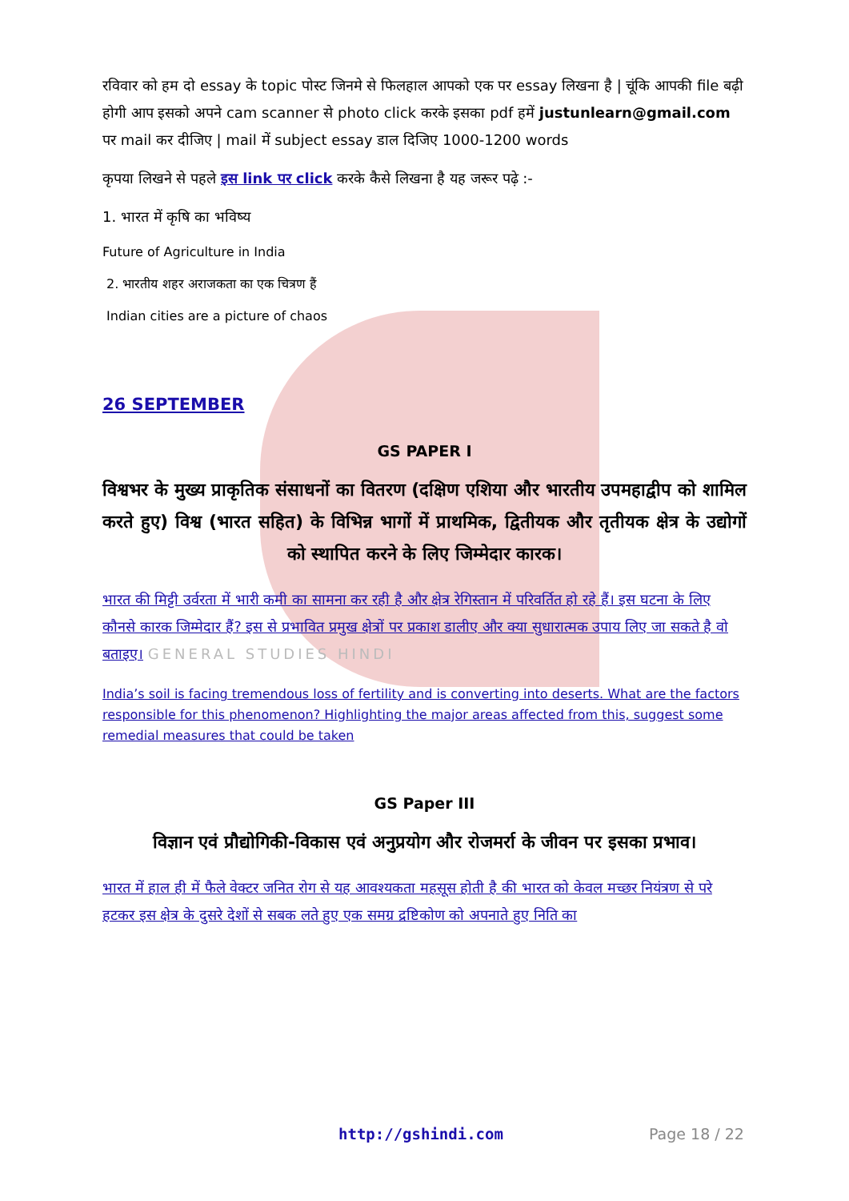रविवार को हम दो essay के topic पोस्ट जिनमे से फिलहाल आपको एक पर essay लिखना है | चूंकि आपकी file बढ़ी होगी आप इसको अपने cam scanner से photo click करके इसका pdf हमें justunlearn@gmail.com पर mail कर दीजिए | mail में subject essay डाल दिजिए 1000-1200 words
कृपया लिखने से पहले इस link पर click करके कैसे लिखना है यह जरूर पढ़े :-
1. भारत में कृषि का भविष्य
Future of Agriculture in India
2. भारतीय शहर अराजकता का एक चित्रण हैं
Indian cities are a picture of chaos
26 SEPTEMBER
GS PAPER I
विश्वभर के मुख्य प्राकृतिक संसाधनों का वितरण (दक्षिण एशिया और भारतीय उपमहाद्वीप को शामिल करते हुए) विश्व (भारत सहित) के विभिन्न भागों में प्राथमिक, द्वितीयक और तृतीयक क्षेत्र के उद्योगों को स्थापित करने के लिए जिम्मेदार कारक।
भारत की मिट्टी उर्वरता में भारी कमी का सामना कर रही है और क्षेत्र रेगिस्तान में परिवर्तित हो रहे हैं। इस घटना के लिए कौनसे कारक जिम्मेदार हैं? इस से प्रभावित प्रमुख क्षेत्रों पर प्रकाश डालीए और क्या सुधारात्मक उपाय लिए जा सकते है वो बताइए। GENERAL STUDIES HINDI
India’s soil is facing tremendous loss of fertility and is converting into deserts. What are the factors responsible for this phenomenon? Highlighting the major areas affected from this, suggest some remedial measures that could be taken
GS Paper III
विज्ञान एवं प्रौद्योगिकी-विकास एवं अनुप्रयोग और रोजमर्रा के जीवन पर इसका प्रभाव।
भारत में हाल ही में फैले वेक्टर जनित रोग से यह आवश्यकता महसूस होती है की भारत को केवल मच्छर नियंत्रण से परे हटकर इस क्षेत्र के दुसरे देशों से सबक लते हुए एक समग्र द्रष्टिकोण को अपनाते हुए निति का
http://gshindi.com Page 18 / 22